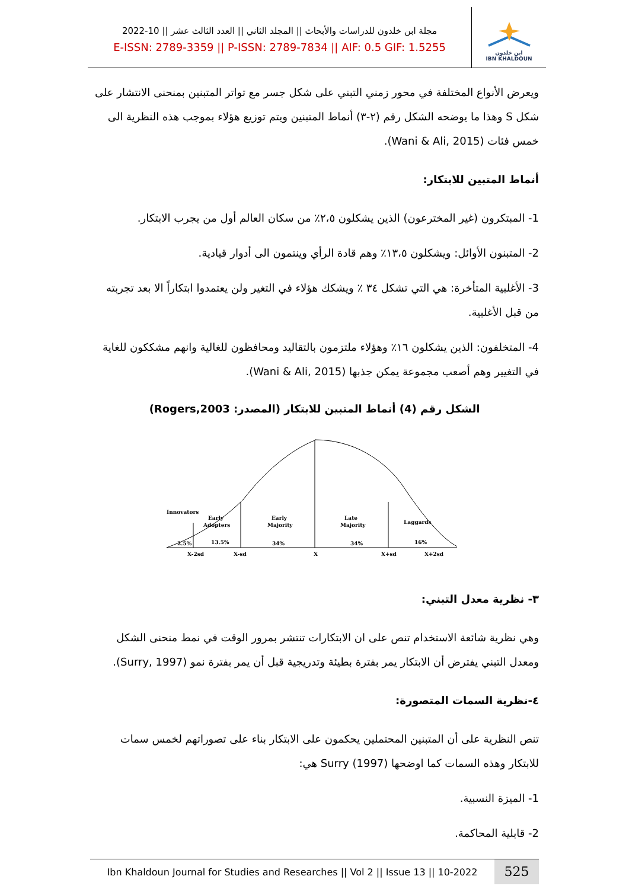مجلة ابن خلدون للدراسات والأبحاث || المجلد الثاني || العدد الثالث عشر || 10-2022
E-ISSN: 2789-3359 || P-ISSN: 2789-7834 || AIF: 0.5 GIF: 1.5255
ابن خلدون
IBN KHALDOUN
ويعرض الأنواع المختلفة في محور زمني التبني على شكل جسر مع تواتر المتبنين بمنحنى الانتشار على شكل S وهذا ما يوضحه الشكل رقم (٢-٣) أنماط المتبنين ويتم توزيع هؤلاء بموجب هذه النظرية الى خمس فئات (Wani & Ali, 2015).
أنماط المتبين للابتكار:
1- المبتكرون (غير المخترعون) الذين يشكلون ٢،٥٪ من سكان العالم أول من يجرب الابتكار.
2- المتبنون الأوائل: ويشكلون ١٣،٥٪ وهم قادة الرأي وينتمون الى أدوار قيادية.
3- الأغلبية المتأخرة: هي التي تشكل ٣٤ ٪ ويشكك هؤلاء في التغير ولن يعتمدوا ابتكاراً الا بعد تجربته من قبل الأغلبية.
4- المتخلفون: الذين يشكلون ١٦٪ وهؤلاء ملتزمون بالتقاليد ومحافظون للغالية وانهم مشككون للغاية في التغيير وهم أصعب مجموعة يمكن جذبها (Wani & Ali, 2015).
الشكل رقم (4) أنماط المتبين للابتكار (المصدر: Rogers,2003)
Innovators
Early
Adopters
Early
Majority
Late
Majority
Laggards
2.5%
13.5%
34%
34%
16%
X-2sd
X-sd
X
X+sd
X+2sd
٣- نظرية معدل التبني:
وهي نظرية شائعة الاستخدام تنص على ان الابتكارات تنتشر بمرور الوقت في نمط منحنى الشكل ومعدل التبني يفترض أن الابتكار يمر بفترة بطيئة وتدريجية قبل أن يمر بفترة نمو (Surry, 1997).
٤-نظرية السمات المتصورة:
تنص النظرية على أن المتبنين المحتملين يحكمون على الابتكار بناء على تصوراتهم لخمس سمات للابتكار وهذه السمات كما اوضحها Surry (1997) هي:
1- الميزة النسبية.
2- قابلية المحاكمة.
Ibn Khaldoun Journal for Studies and Researches || Vol 2 || Issue 13 || 10-2022 525